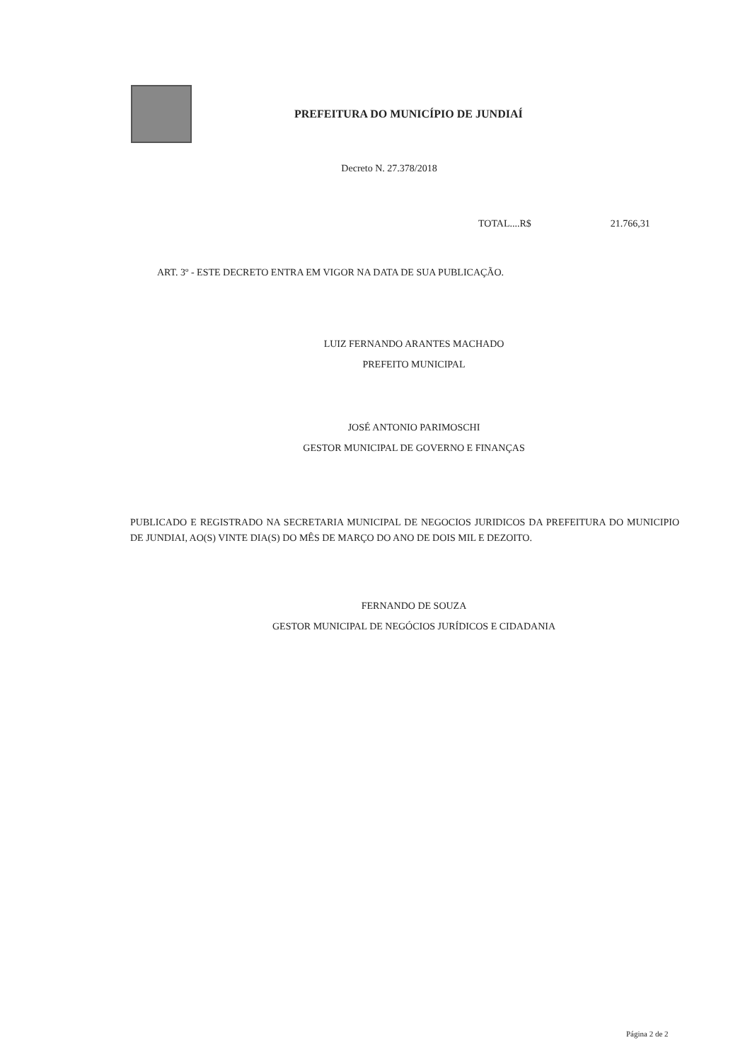PREFEITURA DO MUNICÍPIO DE JUNDIAÍ
Decreto N. 27.378/2018
TOTAL....R$ 21.766,31
ART. 3º - ESTE DECRETO ENTRA EM VIGOR NA DATA DE SUA PUBLICAÇÃO.
LUIZ FERNANDO ARANTES MACHADO
PREFEITO MUNICIPAL
JOSÉ ANTONIO PARIMOSCHI
GESTOR MUNICIPAL DE GOVERNO E FINANÇAS
PUBLICADO E REGISTRADO NA SECRETARIA MUNICIPAL DE NEGOCIOS JURIDICOS DA PREFEITURA DO MUNICIPIO DE JUNDIAI, AO(S) VINTE DIA(S) DO MÊS DE MARÇO DO ANO DE DOIS MIL E DEZOITO.
FERNANDO DE SOUZA
GESTOR MUNICIPAL DE NEGÓCIOS JURÍDICOS E CIDADANIA
Página 2 de 2